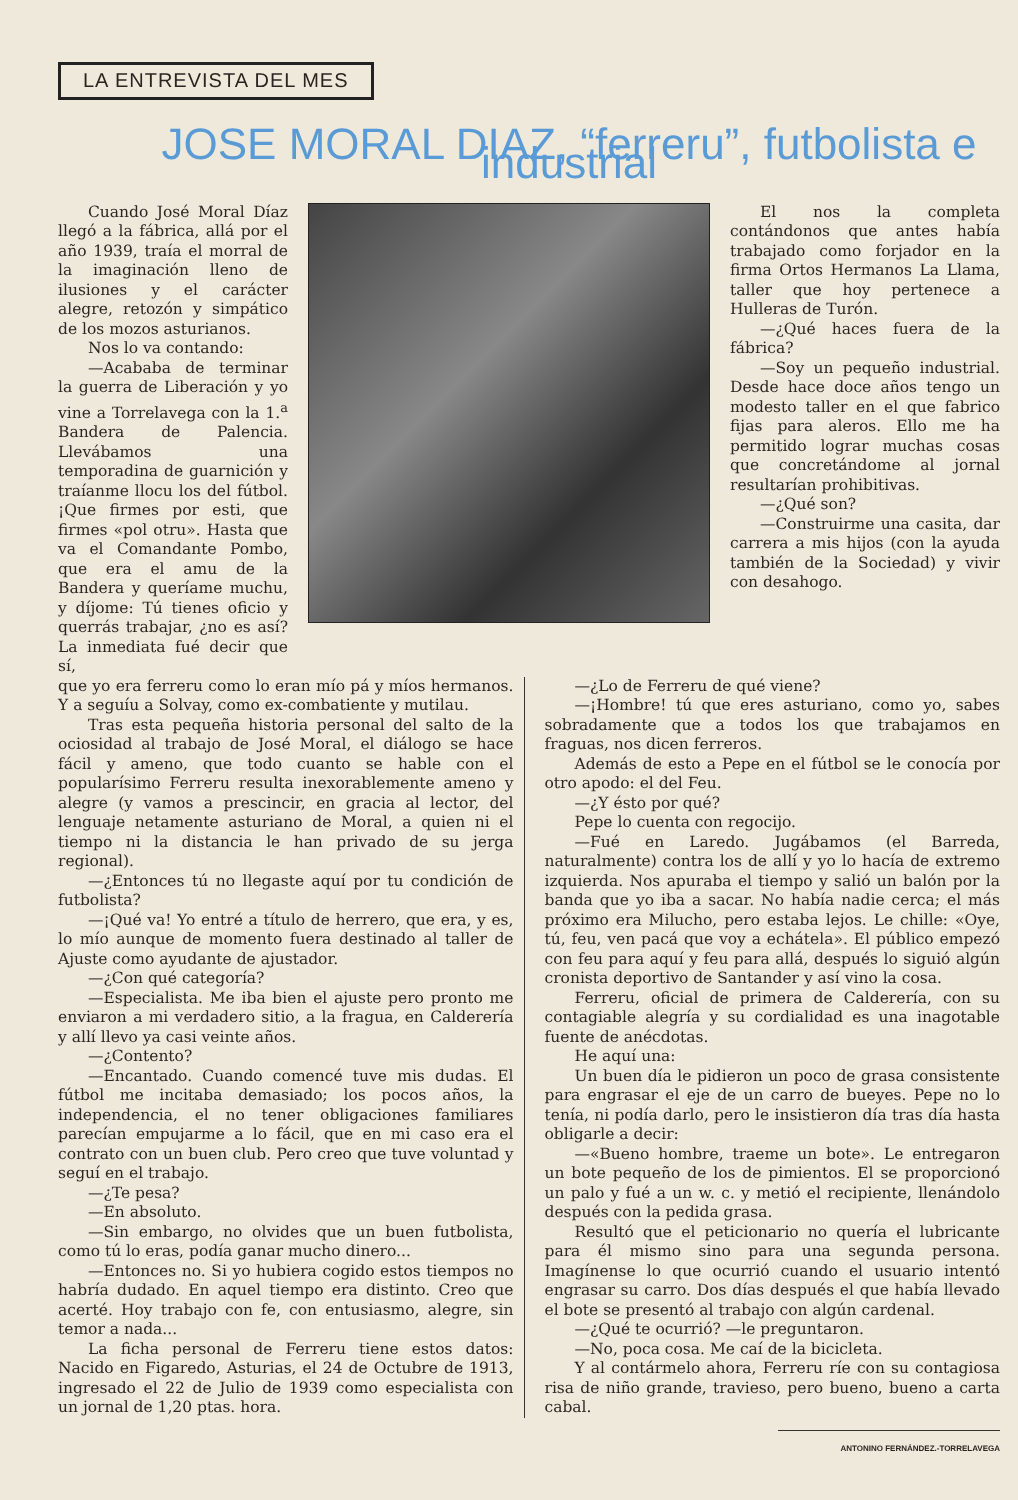LA ENTREVISTA DEL MES
JOSE MORAL DIAZ, “ferreru”, futbolista e industrial
Cuando José Moral Díaz llegó a la fábrica, allá por el año 1939, traía el morral de la imaginación lleno de ilusiones y el carácter alegre, retozón y simpático de los mozos asturianos.
Nos lo va contando:
—Acababa de terminar la guerra de Liberación y yo vine a Torrelavega con la 1.<sup>a</sup> Bandera de Palencia. Llevábamos una temporadina de guarnición y traíanme llocu los del fútbol. ¡Que firmes por esti, que firmes «pol otru». Hasta que va el Comandante Pombo, que era el amu de la Bandera y queríame muchu, y díjome: Tú tienes oficio y querrás trabajar, ¿no es así? La inmediata fué decir que sí,
El nos la completa contándonos que antes había trabajado como forjador en la firma Ortos Hermanos La Llama, taller que hoy pertenece a Hulleras de Turón.
—¿Qué haces fuera de la fábrica?
—Soy un pequeño industrial. Desde hace doce años tengo un modesto taller en el que fabrico fijas para aleros. Ello me ha permitido lograr muchas cosas que concretándome al jornal resultarían prohibitivas.
—¿Qué son?
—Construirme una casita, dar carrera a mis hijos (con la ayuda también de la Sociedad) y vivir con desahogo.
que yo era ferreru como lo eran mío pá y míos hermanos. Y a seguíu a Solvay, como ex-combatiente y mutilau.
Tras esta pequeña historia personal del salto de la ociosidad al trabajo de José Moral, el diálogo se hace fácil y ameno, que todo cuanto se hable con el popularísimo Ferreru resulta inexorablemente ameno y alegre (y vamos a prescincir, en gracia al lector, del lenguaje netamente asturiano de Moral, a quien ni el tiempo ni la distancia le han privado de su jerga regional).
—¿Entonces tú no llegaste aquí por tu condición de futbolista?
—¡Qué va! Yo entré a título de herrero, que era, y es, lo mío aunque de momento fuera destinado al taller de Ajuste como ayudante de ajustador.
—¿Con qué categoría?
—Especialista. Me iba bien el ajuste pero pronto me enviaron a mi verdadero sitio, a la fragua, en Calderería y allí llevo ya casi veinte años.
—¿Contento?
—Encantado. Cuando comencé tuve mis dudas. El fútbol me incitaba demasiado; los pocos años, la independencia, el no tener obligaciones familiares parecían empujarme a lo fácil, que en mi caso era el contrato con un buen club. Pero creo que tuve voluntad y seguí en el trabajo.
—¿Te pesa?
—En absoluto.
—Sin embargo, no olvides que un buen futbolista, como tú lo eras, podía ganar mucho dinero...
—Entonces no. Si yo hubiera cogido estos tiempos no habría dudado. En aquel tiempo era distinto. Creo que acerté. Hoy trabajo con fe, con entusiasmo, alegre, sin temor a nada...
La ficha personal de Ferreru tiene estos datos: Nacido en Figaredo, Asturias, el 24 de Octubre de 1913, ingresado el 22 de Julio de 1939 como especialista con un jornal de 1,20 ptas. hora.
—¿Lo de Ferreru de qué viene?
—¡Hombre! tú que eres asturiano, como yo, sabes sobradamente que a todos los que trabajamos en fraguas, nos dicen ferreros.
Además de esto a Pepe en el fútbol se le conocía por otro apodo: el del Feu.
—¿Y ésto por qué?
Pepe lo cuenta con regocijo.
—Fué en Laredo. Jugábamos (el Barreda, naturalmente) contra los de allí y yo lo hacía de extremo izquierda. Nos apuraba el tiempo y salió un balón por la banda que yo iba a sacar. No había nadie cerca; el más próximo era Milucho, pero estaba lejos. Le chille: «Oye, tú, feu, ven pacá que voy a echátela». El público empezó con feu para aquí y feu para allá, después lo siguió algún cronista deportivo de Santander y así vino la cosa.
Ferreru, oficial de primera de Calderería, con su contagiable alegría y su cordialidad es una inagotable fuente de anécdotas.
He aquí una:
Un buen día le pidieron un poco de grasa consistente para engrasar el eje de un carro de bueyes. Pepe no lo tenía, ni podía darlo, pero le insistieron día tras día hasta obligarle a decir:
—«Bueno hombre, traeme un bote». Le entregaron un bote pequeño de los de pimientos. El se proporcionó un palo y fué a un w. c. y metió el recipiente, llenándolo después con la pedida grasa.
Resultó que el peticionario no quería el lubricante para él mismo sino para una segunda persona. Imagínense lo que ocurrió cuando el usuario intentó engrasar su carro. Dos días después el que había llevado el bote se presentó al trabajo con algún cardenal.
—¿Qué te ocurrió? —le preguntaron.
—No, poca cosa. Me caí de la bicicleta.
Y al contármelo ahora, Ferreru ríe con su contagiosa risa de niño grande, travieso, pero bueno, bueno a carta cabal.
ANTONINO FERNÁNDEZ.-TORRELAVEGA